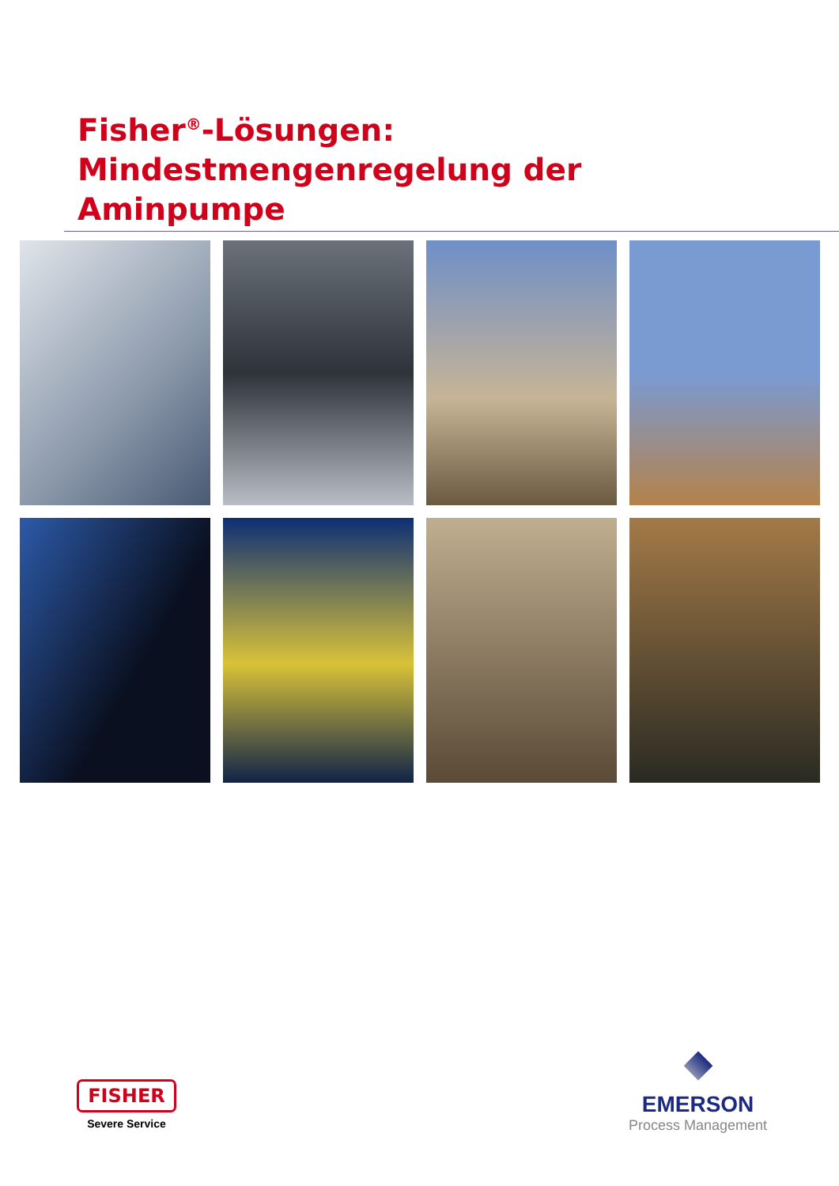Fisher<sup>®</sup>-Lösungen: Mindestmengenregelung der Aminpumpe
FISHER
Severe Service
EMERSON
Process Management